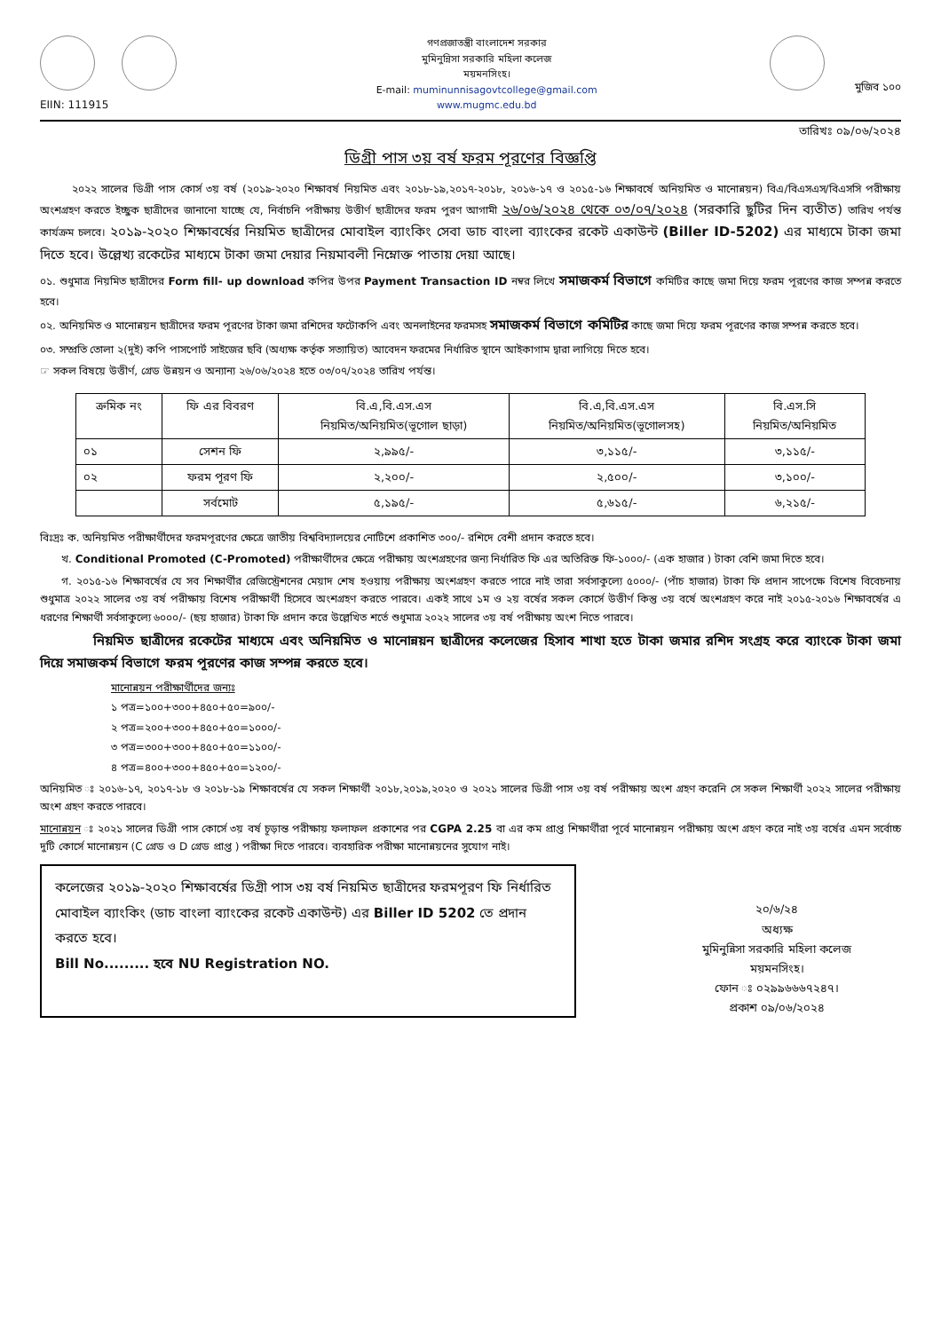EIIN: 111915
গণপ্রজাতন্ত্রী বাংলাদেশ সরকার
মুমিনুন্নিসা সরকারি মহিলা কলেজ
ময়মনসিংহ।
E-mail: muminunnisagovtcollege@gmail.com
www.mugmc.edu.bd
মুজিব ১০০
তারিখঃ ০৯/০৬/২০২৪
ডিগ্রী পাস ৩য় বর্ষ ফরম পূরণের বিজ্ঞপ্তি
   ২০২২ সালের ডিগ্রী পাস কোর্স ৩য় বর্ষ (২০১৯-২০২০ শিক্ষাবর্ষ নিয়মিত এবং ২০১৮-১৯,২০১৭-২০১৮, ২০১৬-১৭ ও ২০১৫-১৬ শিক্ষাবর্ষে অনিয়মিত ও মানোন্নয়ন) বিএ/বিএসএস/বিএসসি পরীক্ষায় অংশগ্রহণ করতে ইচ্ছুক ছাত্রীদের জানানো যাচ্ছে যে, নির্বাচনি পরীক্ষায় উত্তীর্ণ ছাত্রীদের ফরম পুরণ আগামী ২৬/০৬/২০২৪ থেকে ০৩/০৭/২০২৪ (সরকারি ছুটির দিন ব্যতীত) তারিখ পর্যন্ত কার্যক্রম চলবে। ২০১৯-২০২০ শিক্ষাবর্ষের নিয়মিত ছাত্রীদের মোবাইল ব্যাংকিং সেবা ডাচ বাংলা ব্যাংকের রকেট একাউন্ট (Biller ID-5202) এর মাধ্যমে টাকা জমা দিতে হবে। উল্লেখ্য রকেটের মাধ্যমে টাকা জমা দেয়ার নিয়মাবলী নিম্নোক্ত পাতায় দেয়া আছে।
০১. শুধুমাত্র নিয়মিত ছাত্রীদের Form fill- up download কপির উপর Payment Transaction ID নম্বর লিখে সমাজকর্ম বিভাগে কমিটির কাছে জমা দিয়ে ফরম পূরণের কাজ সম্পন্ন করতে হবে।
০২. অনিয়মিত ও মানোন্নয়ন ছাত্রীদের ফরম পূরণের টাকা জমা রশিদের ফটোকপি এবং অনলাইনের ফরমসহ সমাজকর্ম বিভাগে কমিটির কাছে জমা দিয়ে ফরম পূরণের কাজ সম্পন্ন করতে হবে।
০৩. সম্প্রতি তোলা ২(দুই) কপি পাসপোর্ট সাইজের ছবি (অধ্যক্ষ কর্তৃক সত্যায়িত) আবেদন ফরমের নির্ধারিত স্থানে আইকাগাম দ্বারা লাগিয়ে দিতে হবে।
☞ সকল বিষয়ে উত্তীর্ণ, গ্রেড উন্নয়ন ও অন্যান্য ২৬/০৬/২০২৪ হতে ০৩/০৭/২০২৪ তারিখ পর্যন্ত।
| ক্রমিক নং | ফি এর বিবরণ | বি.এ,বি.এস.এস নিয়মিত/অনিয়মিত(ভূগোল ছাড়া) | বি.এ,বি.এস.এস নিয়মিত/অনিয়মিত(ভূগোলসহ) | বি.এস.সি নিয়মিত/অনিয়মিত |
| --- | --- | --- | --- | --- |
| ০১ | সেশন ফি | ২,৯৯৫/- | ৩,১১৫/- | ৩,১১৫/- |
| ০২ | ফরম পূরণ ফি | ২,২০০/- | ২,৫০০/- | ৩,১০০/- |
| | সর্বমোট | ৫,১৯৫/- | ৫,৬১৫/- | ৬,২১৫/- |
বিঃদ্রঃ ক. অনিয়মিত পরীক্ষার্থীদের ফরমপূরণের ক্ষেত্রে জাতীয় বিশ্ববিদ্যালয়ের নোটিশে প্রকাশিত ৩০০/- রশিদে বেশী প্রদান করতে হবে।
  খ. Conditional Promoted (C-Promoted) পরীক্ষার্থীদের ক্ষেত্রে পরীক্ষায় অংশগ্রহণের জন্য নির্ধারিত ফি এর অতিরিক্ত ফি-১০০০/- (এক হাজার ) টাকা বেশি জমা দিতে হবে।
  গ. ২০১৫-১৬ শিক্ষাবর্ষের যে সব শিক্ষার্থীর রেজিস্ট্রেশনের মেয়াদ শেষ হওয়ায় পরীক্ষায় অংশগ্রহণ করতে পারে নাই তারা সর্বসাকুল্যে ৫০০০/- (পাঁচ হাজার) টাকা ফি প্রদান সাপেক্ষে বিশেষ বিবেচনায় শুধুমাত্র ২০২২ সালের ৩য় বর্ষ পরীক্ষায় বিশেষ পরীক্ষার্থী হিসেবে অংশগ্রহণ করতে পারবে। একই সাথে ১ম ও ২য় বর্ষের সকল কোর্সে উত্তীর্ণ কিন্তু ৩য় বর্ষে অংশগ্রহণ করে নাই ২০১৫-২০১৬ শিক্ষাবর্ষের এ ধরণের শিক্ষার্থী সর্বসাকুল্যে ৬০০০/- (ছয় হাজার) টাকা ফি প্রদান করে উল্লেখিত শর্তে শুধুমাত্র ২০২২ সালের ৩য় বর্ষ পরীক্ষায় অংশ নিতে পারবে।
    নিয়মিত ছাত্রীদের রকেটের মাধ্যমে এবং অনিয়মিত ও মানোন্নয়ন ছাত্রীদের কলেজের হিসাব শাখা হতে টাকা জমার রশিদ সংগ্রহ করে ব্যাংকে টাকা জমা দিয়ে সমাজকর্ম বিভাগে ফরম পূরণের কাজ সম্পন্ন করতে হবে।
মানোন্নয়ন পরীক্ষার্থীদের জন্যঃ
১ পত্র=১০০+৩০০+৪৫০+৫০=৯০০/-
২ পত্র=২০০+৩০০+৪৫০+৫০=১০০০/-
৩ পত্র=৩০০+৩০০+৪৫০+৫০=১১০০/-
৪ পত্র=৪০০+৩০০+৪৫০+৫০=১২০০/-
অনিয়মিত ঃ ২০১৬-১৭, ২০১৭-১৮ ও ২০১৮-১৯ শিক্ষাবর্ষের যে সকল শিক্ষার্থী ২০১৮,২০১৯,২০২০ ও ২০২১ সালের ডিগ্রী পাস ৩য় বর্ষ পরীক্ষায় অংশ গ্রহণ করেনি সে সকল শিক্ষার্থী ২০২২ সালের পরীক্ষায় অংশ গ্রহণ করতে পারবে।
মানোন্নয়ন ঃ ২০২১ সালের ডিগ্রী পাস কোর্সে ৩য় বর্ষ চূড়ান্ত পরীক্ষায় ফলাফল প্রকাশের পর CGPA 2.25 বা এর কম প্রাপ্ত শিক্ষার্থীরা পূর্বে মানোন্নয়ন পরীক্ষায় অংশ গ্রহণ করে নাই ৩য় বর্ষের এমন সর্বোচ্চ দুটি কোর্সে মানোন্নয়ন (C গ্রেড ও D গ্রেড প্রাপ্ত ) পরীক্ষা দিতে পারবে। ব্যবহারিক পরীক্ষা মানোন্নয়নের সুযোগ নাই।
কলেজের ২০১৯-২০২০ শিক্ষাবর্ষের ডিগ্রী পাস ৩য় বর্ষ নিয়মিত ছাত্রীদের ফরমপূরণ ফি নির্ধারিত মোবাইল ব্যাংকিং (ডাচ বাংলা ব্যাংকের রকেট একাউন্ট) এর Biller ID 5202 তে প্রদান করতে হবে।
Bill No......... হবে NU Registration NO.
২০/৬/২৪
অধ্যক্ষ
মুমিনুন্নিসা সরকারি মহিলা কলেজ
ময়মনসিংহ।
ফোন ঃ ০২৯৯৬৬৬৭২৪৭।
প্রকাশ ০৯/০৬/২০২৪